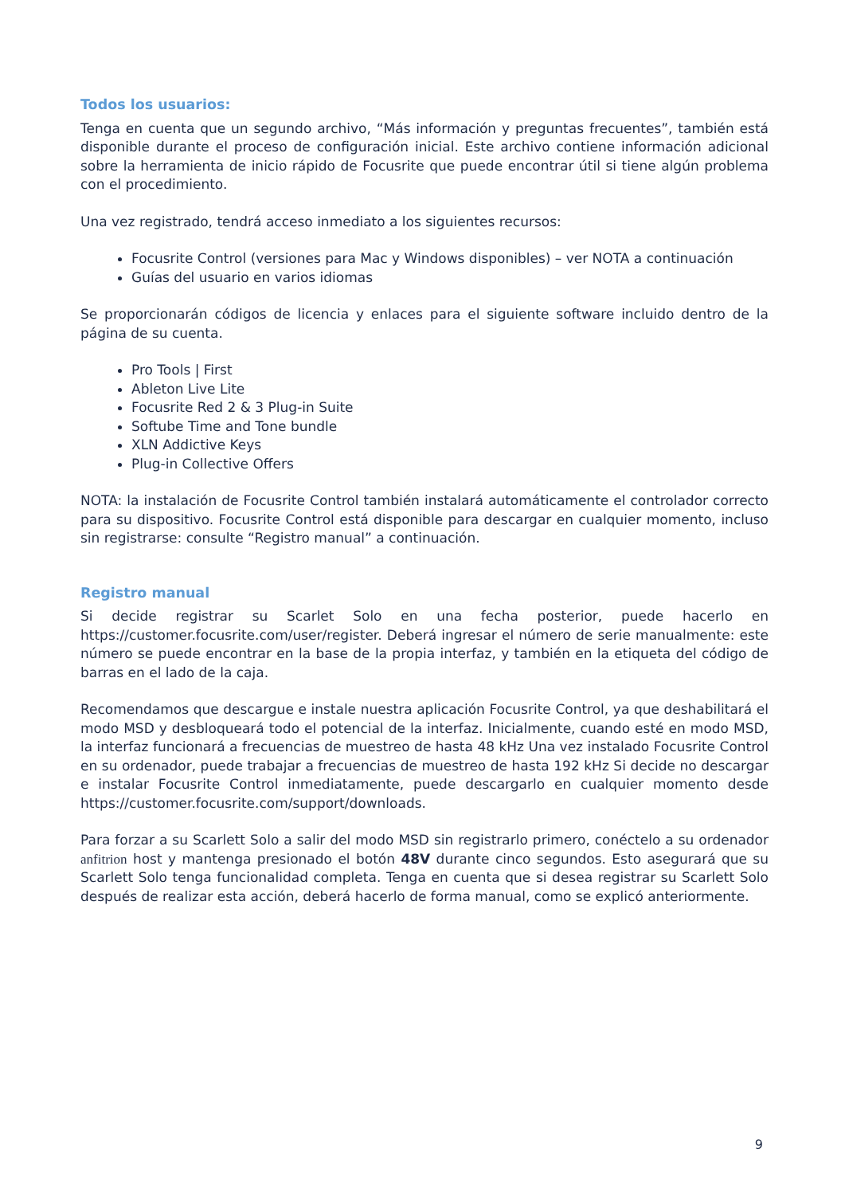Todos los usuarios:
Tenga en cuenta que un segundo archivo, “Más información y preguntas frecuentes”, también está disponible durante el proceso de configuración inicial. Este archivo contiene información adicional sobre la herramienta de inicio rápido de Focusrite que puede encontrar útil si tiene algún problema con el procedimiento.
Una vez registrado, tendrá acceso inmediato a los siguientes recursos:
Focusrite Control (versiones para Mac y Windows disponibles) – ver NOTA a continuación
Guías del usuario en varios idiomas
Se proporcionarán códigos de licencia y enlaces para el siguiente software incluido dentro de la página de su cuenta.
Pro Tools | First
Ableton Live Lite
Focusrite Red 2 & 3 Plug-in Suite
Softube Time and Tone bundle
XLN Addictive Keys
Plug-in Collective Offers
NOTA: la instalación de Focusrite Control también instalará automáticamente el controlador correcto para su dispositivo. Focusrite Control está disponible para descargar en cualquier momento, incluso sin registrarse: consulte “Registro manual” a continuación.
Registro manual
Si decide registrar su Scarlet Solo en una fecha posterior, puede hacerlo en https://customer.focusrite.com/user/register. Deberá ingresar el número de serie manualmente: este número se puede encontrar en la base de la propia interfaz, y también en la etiqueta del código de barras en el lado de la caja.
Recomendamos que descargue e instale nuestra aplicación Focusrite Control, ya que deshabilitará el modo MSD y desbloqueará todo el potencial de la interfaz. Inicialmente, cuando esté en modo MSD, la interfaz funcionará a frecuencias de muestreo de hasta 48 kHz Una vez instalado Focusrite Control en su ordenador, puede trabajar a frecuencias de muestreo de hasta 192 kHz Si decide no descargar e instalar Focusrite Control inmediatamente, puede descargarlo en cualquier momento desde https://customer.focusrite.com/support/downloads.
Para forzar a su Scarlett Solo a salir del modo MSD sin registrarlo primero, conéctelo a su ordenador anfitrion host y mantenga presionado el botón 48V durante cinco segundos. Esto asegurará que su Scarlett Solo tenga funcionalidad completa. Tenga en cuenta que si desea registrar su Scarlett Solo después de realizar esta acción, deberá hacerlo de forma manual, como se explicó anteriormente.
9